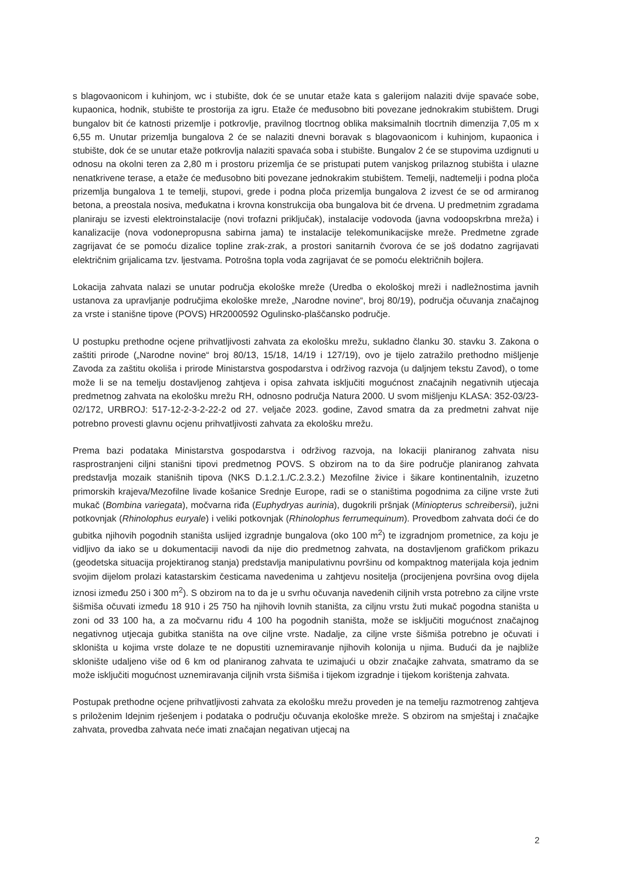s blagovaonicom i kuhinjom, wc i stubište, dok će se unutar etaže kata s galerijom nalaziti dvije spavaće sobe, kupaonica, hodnik, stubište te prostorija za igru. Etaže će međusobno biti povezane jednokrakim stubištem. Drugi bungalov bit će katnosti prizemlje i potkrovlje, pravilnog tlocrtnog oblika maksimalnih tlocrtnih dimenzija 7,05 m x 6,55 m. Unutar prizemlja bungalova 2 će se nalaziti dnevni boravak s blagovaonicom i kuhinjom, kupaonica i stubište, dok će se unutar etaže potkrovlja nalaziti spavaća soba i stubište. Bungalov 2 će se stupovima uzdignuti u odnosu na okolni teren za 2,80 m i prostoru prizemlja će se pristupati putem vanjskog prilaznog stubišta i ulazne nenatkrivene terase, a etaže će međusobno biti povezane jednokrakim stubištem. Temelji, nadtemelji i podna ploča prizemlja bungalova 1 te temelji, stupovi, grede i podna ploča prizemlja bungalova 2 izvest će se od armiranog betona, a preostala nosiva, međukatna i krovna konstrukcija oba bungalova bit će drvena. U predmetnim zgradama planiraju se izvesti elektroinstalacije (novi trofazni priključak), instalacije vodovoda (javna vodoopskrbna mreža) i kanalizacije (nova vodonepropusna sabirna jama) te instalacije telekomunikacijske mreže. Predmetne zgrade zagrijavat će se pomoću dizalice topline zrak-zrak, a prostori sanitarnih čvorova će se još dodatno zagrijavati električnim grijalicama tzv. ljestvama. Potrošna topla voda zagrijavat će se pomoću električnih bojlera.
Lokacija zahvata nalazi se unutar područja ekološke mreže (Uredba o ekološkoj mreži i nadležnostima javnih ustanova za upravljanje područjima ekološke mreže, „Narodne novine“, broj 80/19), područja očuvanja značajnog za vrste i stanišne tipove (POVS) HR2000592 Ogulinsko-plaščansko područje.
U postupku prethodne ocjene prihvatljivosti zahvata za ekološku mrežu, sukladno članku 30. stavku 3. Zakona o zaštiti prirode („Narodne novine“ broj 80/13, 15/18, 14/19 i 127/19), ovo je tijelo zatražilo prethodno mišljenje Zavoda za zaštitu okoliša i prirode Ministarstva gospodarstva i održivog razvoja (u daljnjem tekstu Zavod), o tome može li se na temelju dostavljenog zahtjeva i opisa zahvata isključiti mogućnost značajnih negativnih utjecaja predmetnog zahvata na ekološku mrežu RH, odnosno područja Natura 2000. U svom mišljenju KLASA: 352-03/23-02/172, URBROJ: 517-12-2-3-2-22-2 od 27. veljače 2023. godine, Zavod smatra da za predmetni zahvat nije potrebno provesti glavnu ocjenu prihvatljivosti zahvata za ekološku mrežu.
Prema bazi podataka Ministarstva gospodarstva i održivog razvoja, na lokaciji planiranog zahvata nisu rasprostranjeni ciljni stanišni tipovi predmetnog POVS. S obzirom na to da šire područje planiranog zahvata predstavlja mozaik stanišnih tipova (NKS D.1.2.1./C.2.3.2.) Mezofilne živice i šikare kontinentalnih, izuzetno primorskih krajeva/Mezofilne livade košanice Srednje Europe, radi se o staništima pogodnima za ciljne vrste žuti mukač (Bombina variegata), močvarna riđa (Euphydryas aurinia), dugokrili pršnjak (Miniopterus schreibersii), južni potkovnjak (Rhinolophus euryale) i veliki potkovnjak (Rhinolophus ferrumequinum). Provedbom zahvata doći će do gubitka njihovih pogodnih staništa uslijed izgradnje bungalova (oko 100 m<sup>2</sup>) te izgradnjom prometnice, za koju je vidljivo da iako se u dokumentaciji navodi da nije dio predmetnog zahvata, na dostavljenom grafičkom prikazu (geodetska situacija projektiranog stanja) predstavlja manipulativnu površinu od kompaktnog materijala koja jednim svojim dijelom prolazi katastarskim česticama navedenima u zahtjevu nositelja (procijenjena površina ovog dijela iznosi između 250 i 300 m<sup>2</sup>). S obzirom na to da je u svrhu očuvanja navedenih ciljnih vrsta potrebno za ciljne vrste šišmiša očuvati između 18 910 i 25 750 ha njihovih lovnih staništa, za ciljnu vrstu žuti mukač pogodna staništa u zoni od 33 100 ha, a za močvarnu riđu 4 100 ha pogodnih staništa, može se isključiti mogućnost značajnog negativnog utjecaja gubitka staništa na ove ciljne vrste. Nadalje, za ciljne vrste šišmiša potrebno je očuvati i skloništa u kojima vrste dolaze te ne dopustiti uznemiravanje njihovih kolonija u njima. Budući da je najbliže sklonište udaljeno više od 6 km od planiranog zahvata te uzimajući u obzir značajke zahvata, smatramo da se može isključiti mogućnost uznemiravanja ciljnih vrsta šišmiša i tijekom izgradnje i tijekom korištenja zahvata.
Postupak prethodne ocjene prihvatljivosti zahvata za ekološku mrežu proveden je na temelju razmotrenog zahtjeva s priloženim Idejnim rješenjem i podataka o području očuvanja ekološke mreže. S obzirom na smještaj i značajke zahvata, provedba zahvata neće imati značajan negativan utjecaj na
2